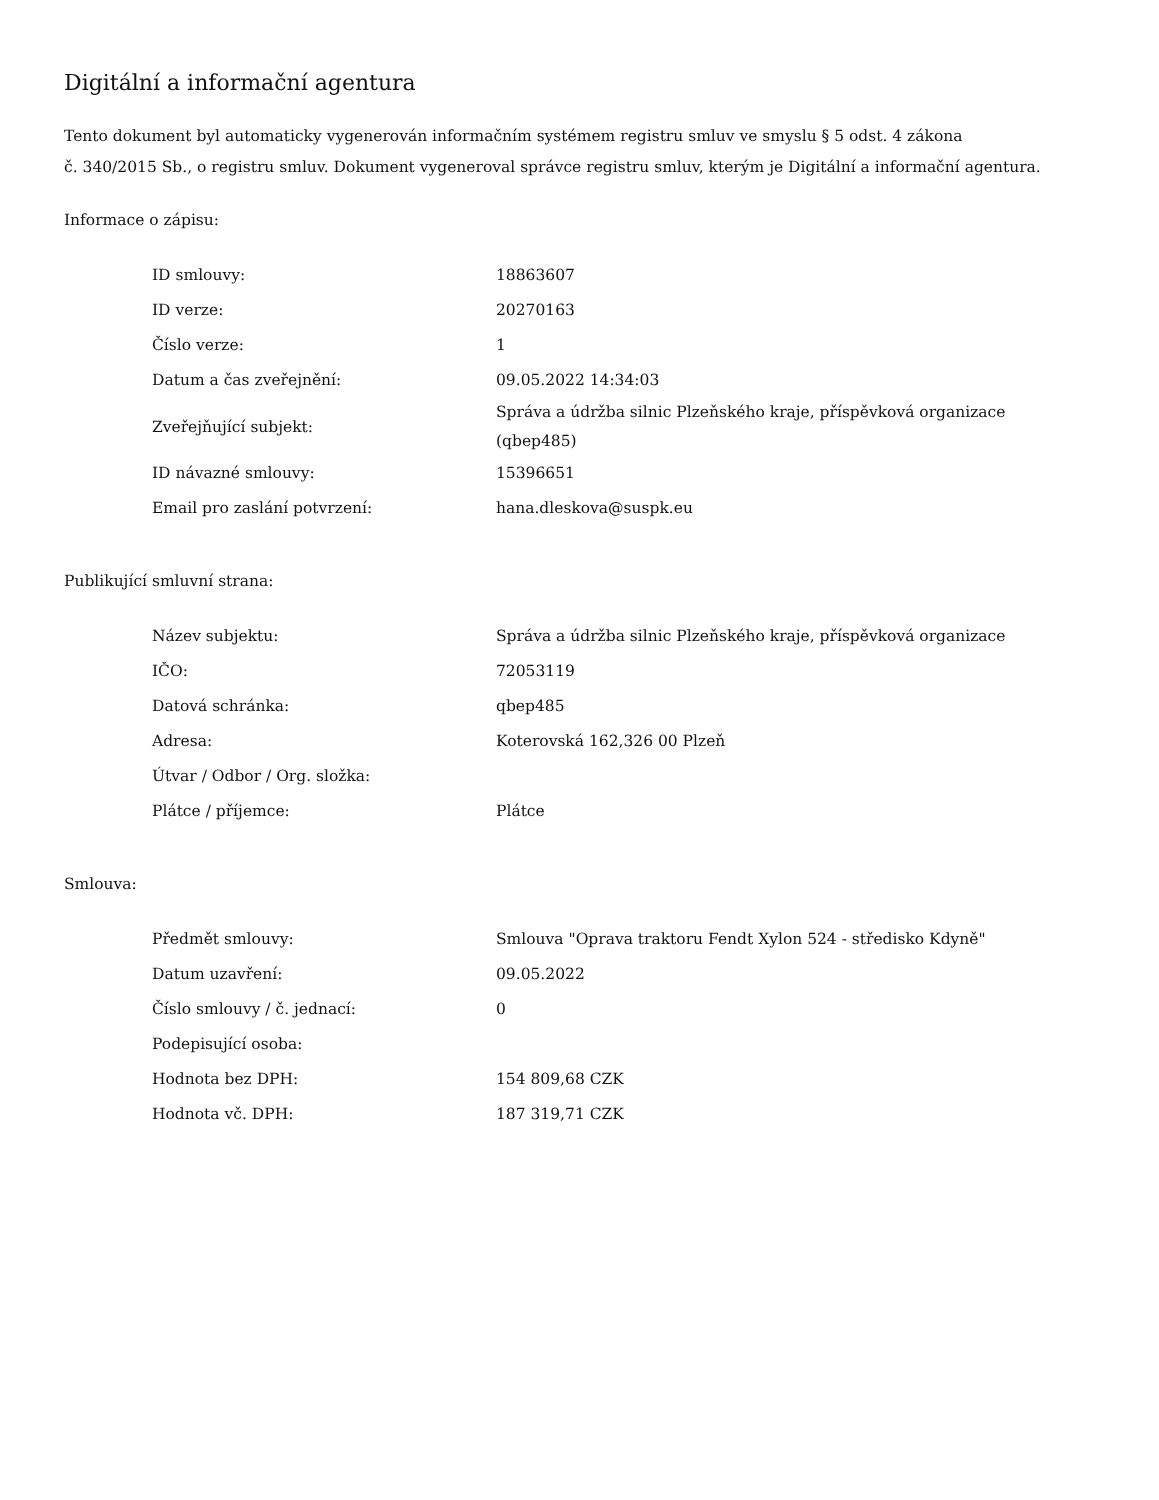Digitální a informační agentura
Tento dokument byl automaticky vygenerován informačním systémem registru smluv ve smyslu § 5 odst. 4 zákona
č. 340/2015 Sb., o registru smluv. Dokument vygeneroval správce registru smluv, kterým je Digitální a informační agentura.
Informace o zápisu:
| ID smlouvy: | 18863607 |
| ID verze: | 20270163 |
| Číslo verze: | 1 |
| Datum a čas zveřejnění: | 09.05.2022 14:34:03 |
| Zveřejňující subjekt: | Správa a údržba silnic Plzeňského kraje, příspěvková organizace (qbep485) |
| ID návazné smlouvy: | 15396651 |
| Email pro zaslání potvrzení: | hana.dleskova@suspk.eu |
Publikující smluvní strana:
| Název subjektu: | Správa a údržba silnic Plzeňského kraje, příspěvková organizace |
| IČO: | 72053119 |
| Datová schránka: | qbep485 |
| Adresa: | Koterovská 162,326 00 Plzeň |
| Útvar / Odbor / Org. složka: | |
| Plátce / příjemce: | Plátce |
Smlouva:
| Předmět smlouvy: | Smlouva "Oprava traktoru Fendt Xylon 524 - středisko Kdyně" |
| Datum uzavření: | 09.05.2022 |
| Číslo smlouvy / č. jednací: | 0 |
| Podepisující osoba: | |
| Hodnota bez DPH: | 154 809,68 CZK |
| Hodnota vč. DPH: | 187 319,71 CZK |